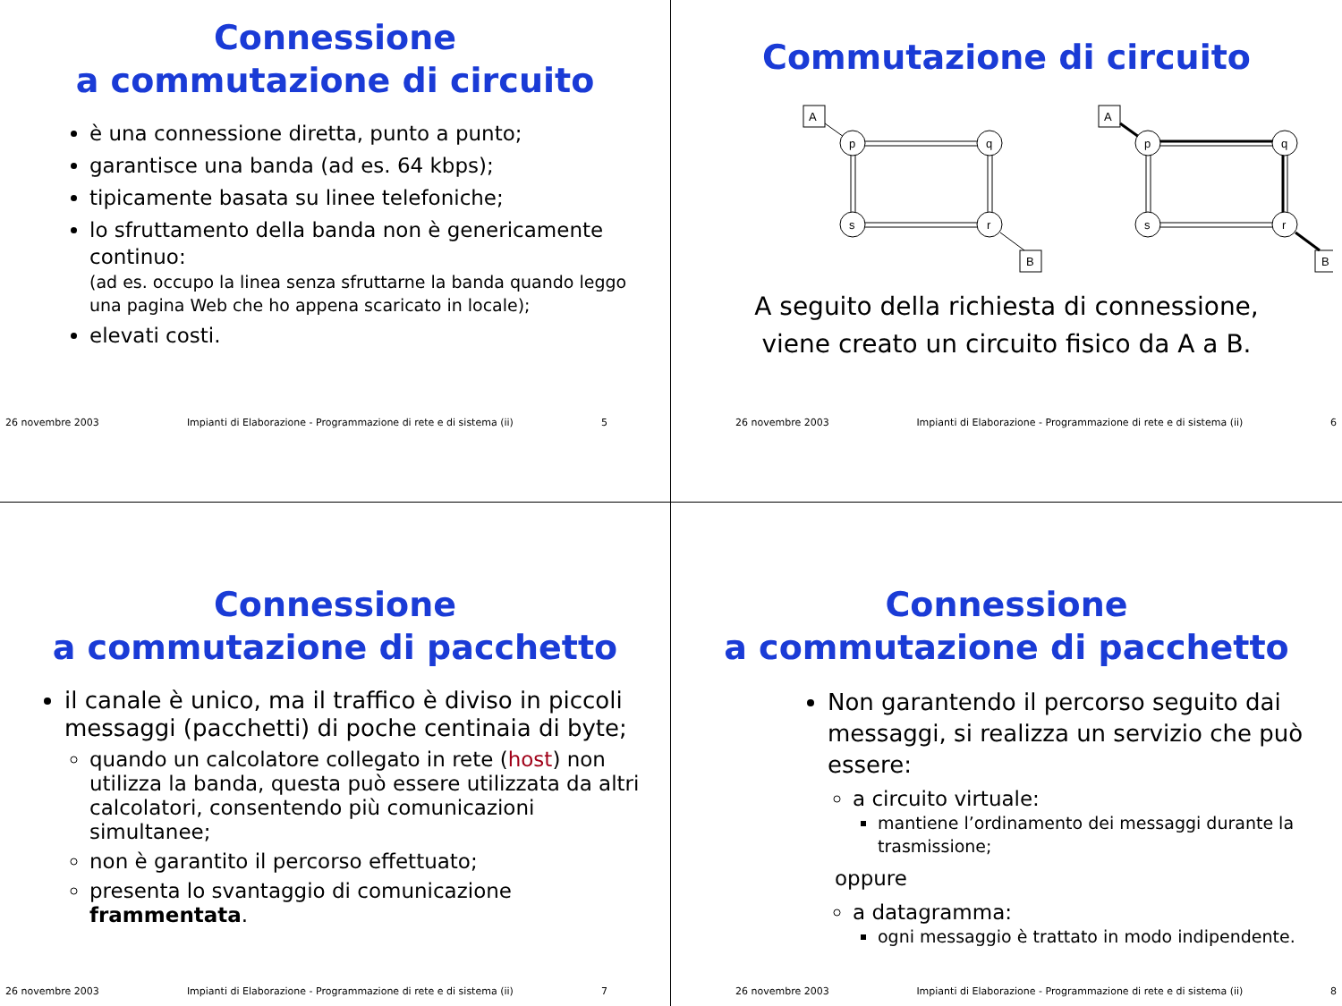Connessione
a commutazione di circuito
è una connessione diretta, punto a punto;
garantisce una banda (ad es. 64 kbps);
tipicamente basata su linee telefoniche;
lo sfruttamento della banda non è genericamente continuo:
(ad es. occupo la linea senza sfruttarne la banda quando leggo una pagina Web che ho appena scaricato in locale);
elevati costi.
26 novembre 2003 Impianti di Elaborazione - Programmazione di rete e di sistema (ii) 5
Commutazione di circuito
A
p
q
s
r
B
A
p
q
s
r
B
A seguito della richiesta di connessione,
viene creato un circuito fisico da A a B.
26 novembre 2003 Impianti di Elaborazione - Programmazione di rete e di sistema (ii) 6
Connessione
a commutazione di pacchetto
il canale è unico, ma il traffico è diviso in piccoli messaggi (pacchetti) di poche centinaia di byte;
quando un calcolatore collegato in rete (host) non utilizza la banda, questa può essere utilizzata da altri calcolatori, consentendo più comunicazioni simultanee;
non è garantito il percorso effettuato;
presenta lo svantaggio di comunicazione frammentata.
26 novembre 2003 Impianti di Elaborazione - Programmazione di rete e di sistema (ii) 7
Connessione
a commutazione di pacchetto
Non garantendo il percorso seguito dai messaggi, si realizza un servizio che può essere:
a circuito virtuale:
mantiene l’ordinamento dei messaggi durante la trasmissione;
oppure
a datagramma:
ogni messaggio è trattato in modo indipendente.
26 novembre 2003 Impianti di Elaborazione - Programmazione di rete e di sistema (ii) 8